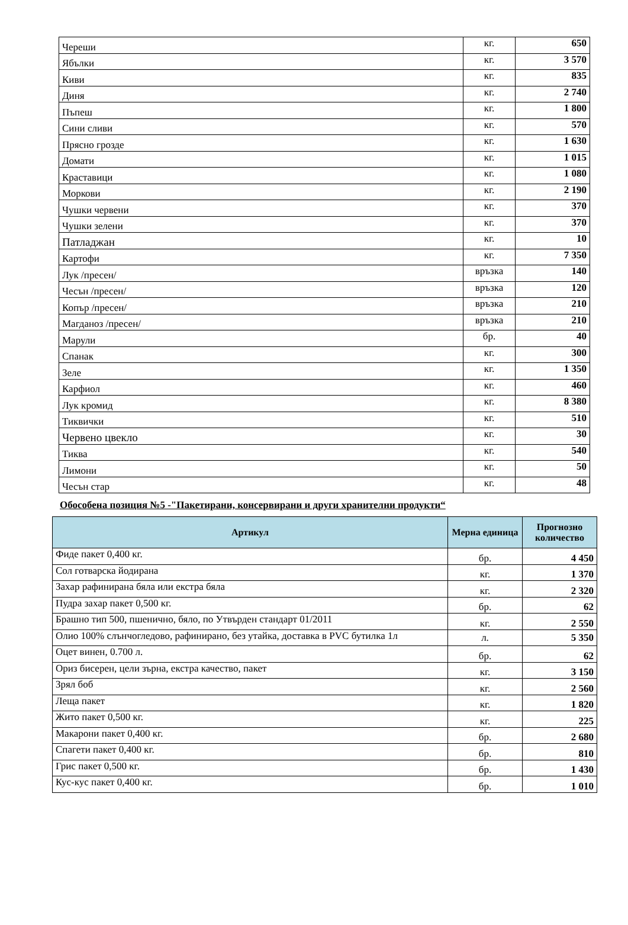| Череши | кг. | 650 |
| Ябълки | кг. | 3 570 |
| Киви | кг. | 835 |
| Диня | кг. | 2 740 |
| Пъпеш | кг. | 1 800 |
| Сини сливи | кг. | 570 |
| Прясно грозде | кг. | 1 630 |
| Домати | кг. | 1 015 |
| Краставици | кг. | 1 080 |
| Моркови | кг. | 2 190 |
| Чушки червени | кг. | 370 |
| Чушки зелени | кг. | 370 |
| Патладжан | кг. | 10 |
| Картофи | кг. | 7 350 |
| Лук /пресен/ | връзка | 140 |
| Чесън /пресен/ | връзка | 120 |
| Копър /пресен/ | връзка | 210 |
| Магданоз /пресен/ | връзка | 210 |
| Марули | бр. | 40 |
| Спанак | кг. | 300 |
| Зеле | кг. | 1 350 |
| Карфиол | кг. | 460 |
| Лук кромид | кг. | 8 380 |
| Тиквички | кг. | 510 |
| Червено цвекло | кг. | 30 |
| Тиква | кг. | 540 |
| Лимони | кг. | 50 |
| Чесън стар | кг. | 48 |
Обособена позиция №5 -"Пакетирани, консервирани и други хранителни продукти“
| Артикул | Мерна единица | Прогнозно количество |
| --- | --- | --- |
| Фиде пакет 0,400 кг. | бр. | 4 450 |
| Сол готварска йодирана | кг. | 1 370 |
| Захар рафинирана бяла или екстра бяла | кг. | 2 320 |
| Пудра захар пакет 0,500 кг. | бр. | 62 |
| Брашно тип 500, пшенично, бяло, по Утвърден стандарт 01/2011 | кг. | 2 550 |
| Олио 100% слънчогледово, рафинирано, без утайка, доставка в PVC бутилка 1л | л. | 5 350 |
| Оцет винен, 0.700 л. | бр. | 62 |
| Ориз бисерен, цели зърна, екстра качество, пакет | кг. | 3 150 |
| Зрял боб | кг. | 2 560 |
| Леща пакет | кг. | 1 820 |
| Жито пакет 0,500 кг. | кг. | 225 |
| Макарони пакет 0,400 кг. | бр. | 2 680 |
| Спагети пакет 0,400 кг. | бр. | 810 |
| Грис пакет 0,500 кг. | бр. | 1 430 |
| Кус-кус пакет 0,400 кг. | бр. | 1 010 |